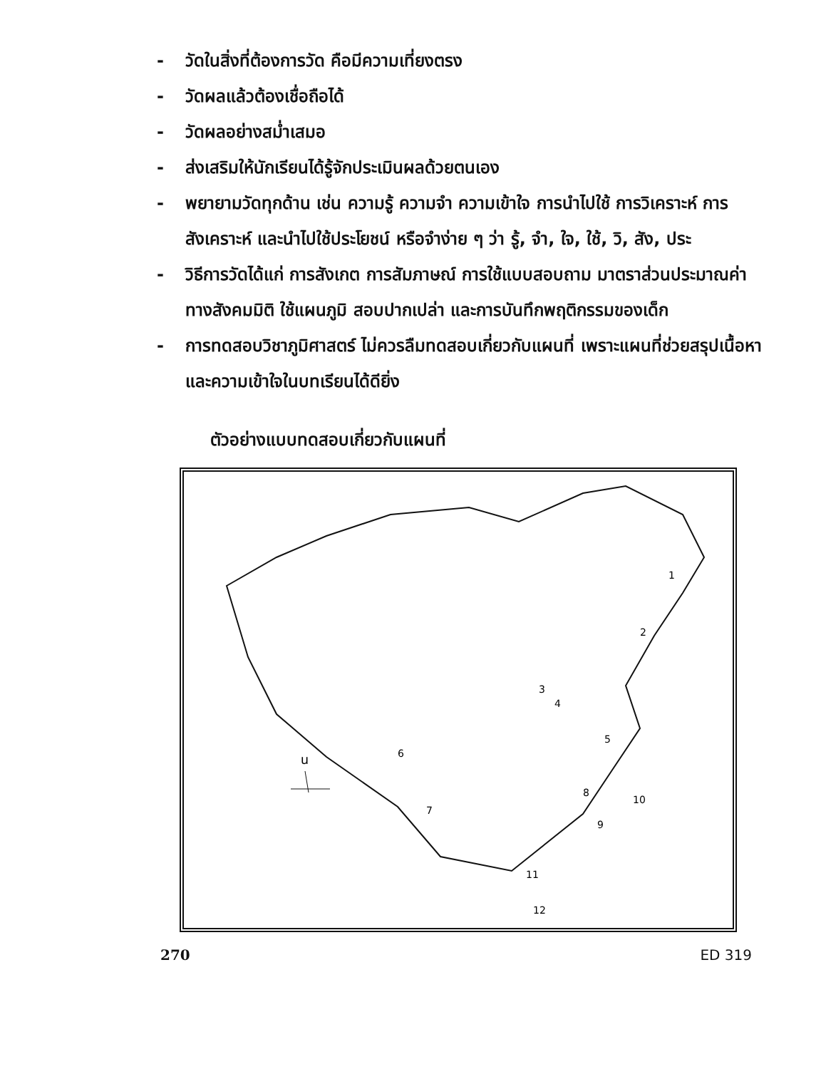- วัดในสิ่งที่ต้องการวัด คือมีความเที่ยงตรง
- วัดผลแล้วต้องเชื่อถือได้
- วัดผลอย่างสม่ำเสมอ
- ส่งเสริมให้นักเรียนได้รู้จักประเมินผลด้วยตนเอง
- พยายามวัดทุกด้าน เช่น ความรู้ ความจำ ความเข้าใจ การนำไปใช้ การวิเคราะห์ การสังเคราะห์ และนำไปใช้ประโยชน์ หรือจำง่าย ๆ ว่า รู้, จำ, ใจ, ใช้, วิ, สัง, ประ
- วิธีการวัดได้แก่ การสังเกต การสัมภาษณ์ การใช้แบบสอบถาม มาตราส่วนประมาณค่า ทางสังคมมิติ ใช้แผนภูมิ สอบปากเปล่า และการบันทึกพฤติกรรมของเด็ก
- การทดสอบวิชาภูมิศาสตร์ ไม่ควรลืมทดสอบเกี่ยวกับแผนที่ เพราะแผนที่ช่วยสรุปเนื้อหา และความเข้าใจในบทเรียนได้ดียิ่ง
ตัวอย่างแบบทดสอบเกี่ยวกับแผนที่
น
1
2
3
4
5
6
7
8
9
10
11
12
270 ED 319